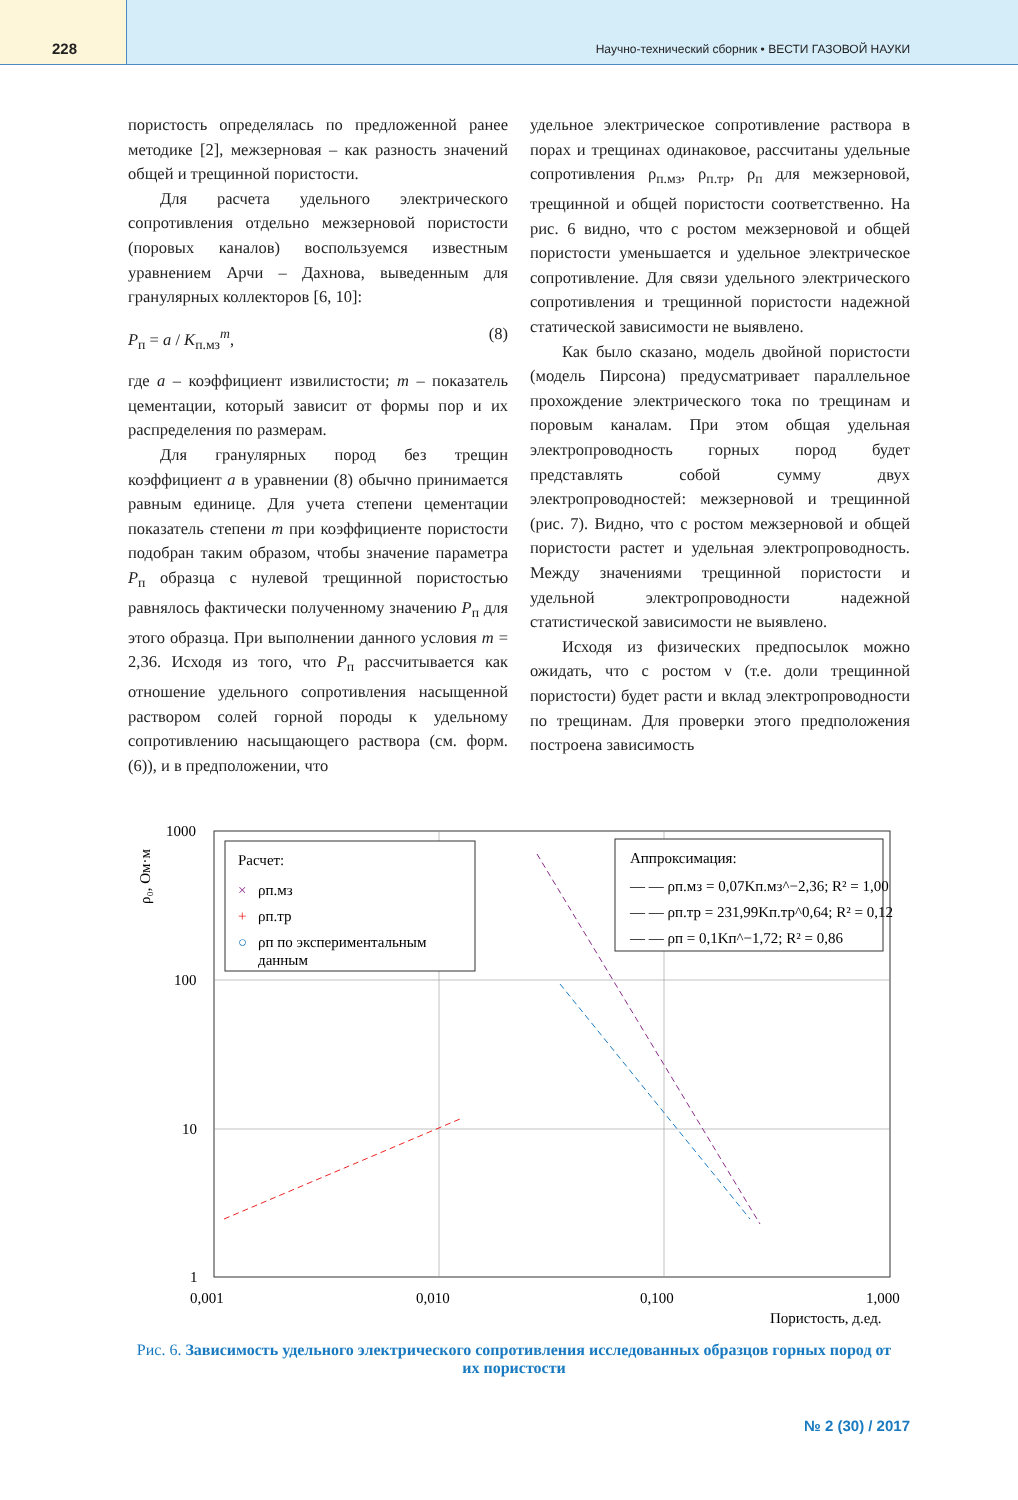228
Научно-технический сборник • ВЕСТИ ГАЗОВОЙ НАУКИ
пористость определялась по предложенной ранее методике [2], межзерновая – как разность значений общей и трещинной пористости.
Для расчета удельного электрического сопротивления отдельно межзерновой пористости (поровых каналов) воспользуемся известным уравнением Арчи – Дахнова, выведенным для гранулярных коллекторов [6, 10]:
P<sub>п</sub> = a / K<sub>п.мз</sub><sup>m</sup>, (8)
где a – коэффициент извилистости; m – показатель цементации, который зависит от формы пор и их распределения по размерам.
Для гранулярных пород без трещин коэффициент a в уравнении (8) обычно принимается равным единице. Для учета степени цементации показатель степени m при коэффициенте пористости подобран таким образом, чтобы значение параметра P<sub>п</sub> образца с нулевой трещинной пористостью равнялось фактически полученному значению P<sub>п</sub> для этого образца. При выполнении данного условия m = 2,36. Исходя из того, что P<sub>п</sub> рассчитывается как отношение удельного сопротивления насыщенной раствором солей горной породы к удельному сопротивлению насыщающего раствора (см. форм. (6)), и в предположении, что
удельное электрическое сопротивление раствора в порах и трещинах одинаковое, рассчитаны удельные сопротивления ρ<sub>п.мз</sub>, ρ<sub>п.тр</sub>, ρ<sub>п</sub> для межзерновой, трещинной и общей пористости соответственно. На рис. 6 видно, что с ростом межзерновой и общей пористости уменьшается и удельное электрическое сопротивление. Для связи удельного электрического сопротивления и трещинной пористости надежной статической зависимости не выявлено.
Как было сказано, модель двойной пористости (модель Пирсона) предусматривает параллельное прохождение электрического тока по трещинам и поровым каналам. При этом общая удельная электропроводность горных пород будет представлять собой сумму двух электропроводностей: межзерновой и трещинной (рис. 7). Видно, что с ростом межзерновой и общей пористости растет и удельная электропроводность. Между значениями трещинной пористости и удельной электропроводности надежной статистической зависимости не выявлено.
Исходя из физических предпосылок можно ожидать, что с ростом ν (т.е. доли трещинной пористости) будет расти и вклад электропроводности по трещинам. Для проверки этого предположения построена зависимость
ρ₀, Ом·м
1000
100
10
1
0,001
0,010
0,100
1,000
Пористость, д.ед.
Расчет:
×
ρп.мз
+
ρп.тр
○
ρп по экспериментальным
данным
Аппроксимация:
— — ρп.мз = 0,07Kп.мз^−2,36; R² = 1,00
— — ρп.тр = 231,99Kп.тр^0,64; R² = 0,12
— — ρп = 0,1Kп^−1,72; R² = 0,86
Рис. 6. Зависимость удельного электрического сопротивления исследованных образцов горных пород от их пористости
№ 2 (30) / 2017